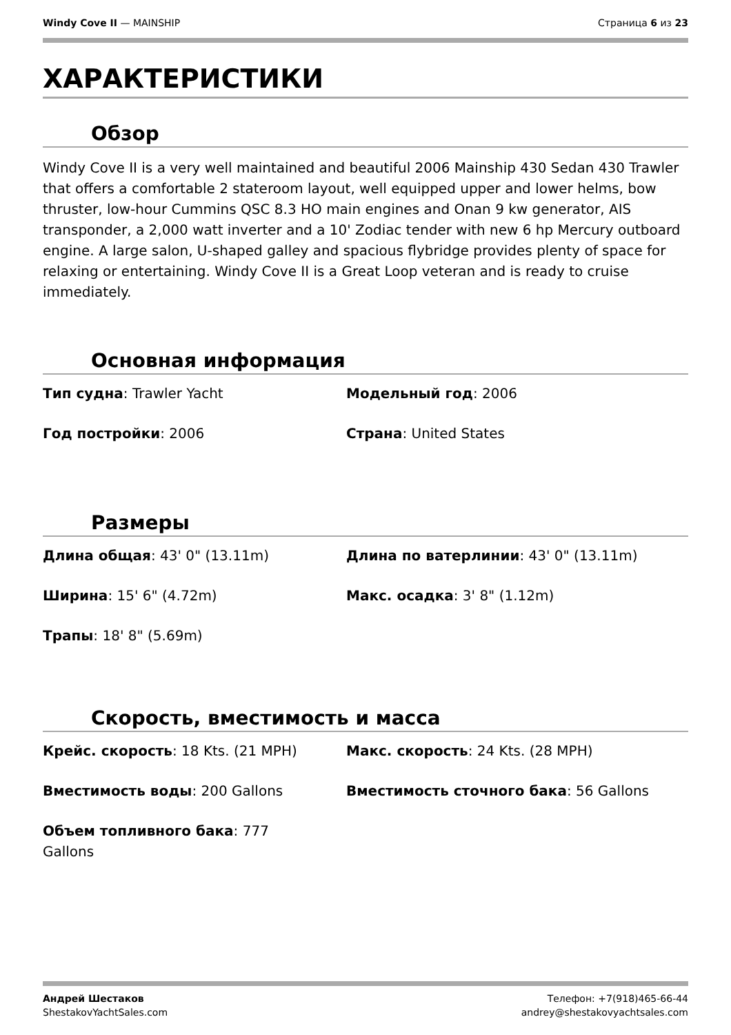Windy Cove II — MAINSHIP Страница 6 из 23
ХАРАКТЕРИСТИКИ
Обзор
Windy Cove II is a very well maintained and beautiful 2006 Mainship 430 Sedan 430 Trawler that offers a comfortable 2 stateroom layout, well equipped upper and lower helms, bow thruster, low-hour Cummins QSC 8.3 HO main engines and Onan 9 kw generator, AIS transponder, a 2,000 watt inverter and a 10' Zodiac tender with new 6 hp Mercury outboard engine. A large salon, U-shaped galley and spacious flybridge provides plenty of space for relaxing or entertaining. Windy Cove II is a Great Loop veteran and is ready to cruise immediately.
Основная информация
Тип судна: Trawler Yacht
Модельный год: 2006
Год постройки: 2006
Страна: United States
Размеры
Длина общая: 43' 0" (13.11m)
Длина по ватерлинии: 43' 0" (13.11m)
Ширина: 15' 6" (4.72m)
Макс. осадка: 3' 8" (1.12m)
Трапы: 18' 8" (5.69m)
Скорость, вместимость и масса
Крейс. скорость: 18 Kts. (21 MPH)
Макс. скорость: 24 Kts. (28 MPH)
Вместимость воды: 200 Gallons
Вместимость сточного бака: 56 Gallons
Объем топливного бака: 777 Gallons
Андрей Шестаков
ShestakovYachtSales.com
Телефон: +7(918)465-66-44
andrey@shestakovyachtsales.com